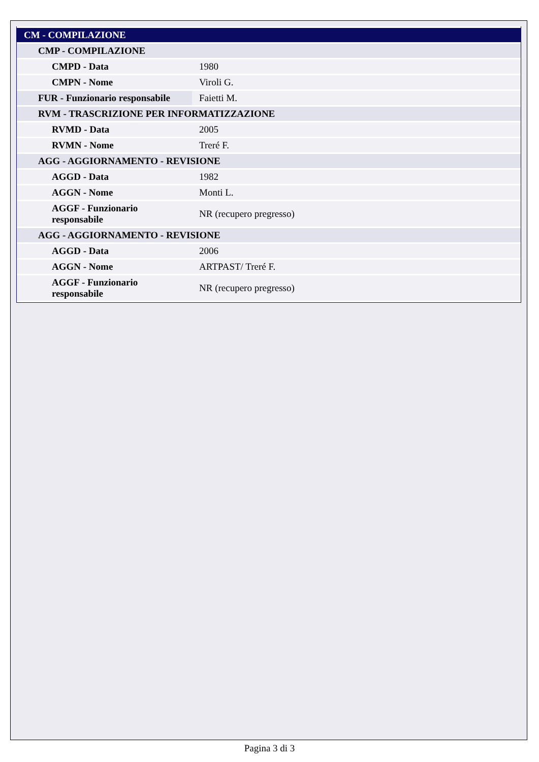| CM - COMPILAZIONE | |
| CMP - COMPILAZIONE | |
| CMPD - Data | 1980 |
| CMPN - Nome | Viroli G. |
| FUR - Funzionario responsabile | Faietti M. |
| RVM - TRASCRIZIONE PER INFORMATIZZAZIONE | |
| RVMD - Data | 2005 |
| RVMN - Nome | Treré F. |
| AGG - AGGIORNAMENTO - REVISIONE | |
| AGGD - Data | 1982 |
| AGGN - Nome | Monti L. |
| AGGF - Funzionario responsabile | NR (recupero pregresso) |
| AGG - AGGIORNAMENTO - REVISIONE | |
| AGGD - Data | 2006 |
| AGGN - Nome | ARTPAST/ Treré F. |
| AGGF - Funzionario responsabile | NR (recupero pregresso) |
Pagina 3 di 3